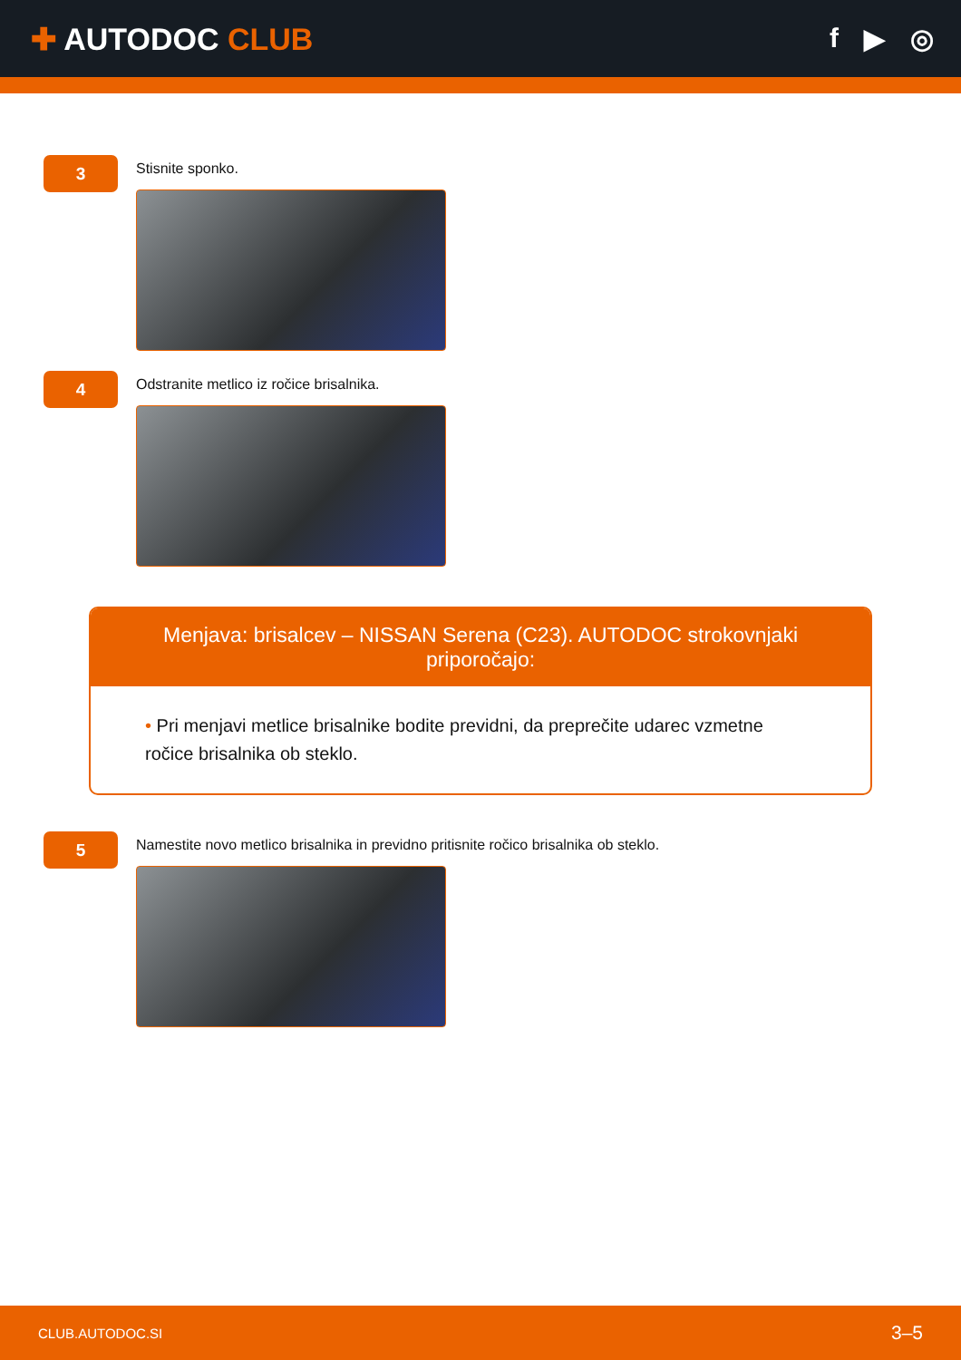✚ AUTODOC CLUB f ▶ ◎
3
Stisnite sponko.
4
Odstranite metlico iz ročice brisalnika.
Menjava: brisalcev – NISSAN Serena (C23). AUTODOC strokovnjaki priporočajo:
• Pri menjavi metlice brisalnike bodite previdni, da preprečite udarec vzmetne ročice brisalnika ob steklo.
5
Namestite novo metlico brisalnika in previdno pritisnite ročico brisalnika ob steklo.
CLUB.AUTODOC.SI 3–5